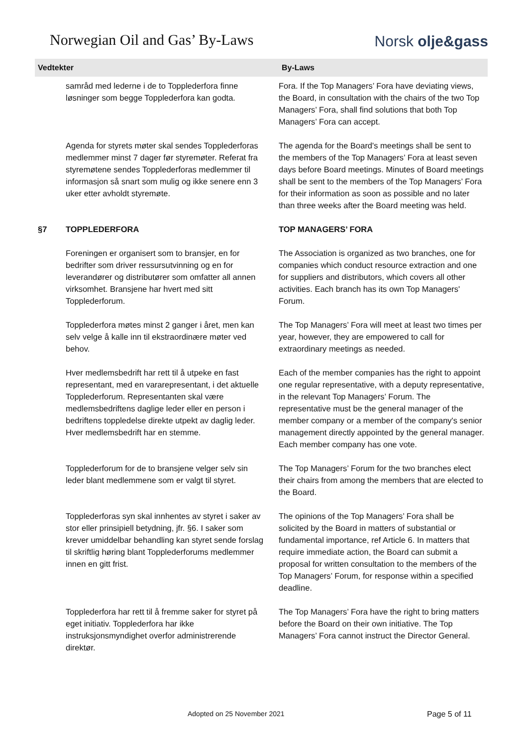Norwegian Oil and Gas’ By-Laws
Norsk olje&gass
| Vedtekter | | By-Laws |
| --- | --- | --- |
| | samråd med lederne i de to Topplederfora finne løsninger som begge Topplederfora kan godta. | Fora. If the Top Managers’ Fora have deviating views, the Board, in consultation with the chairs of the two Top Managers’ Fora, shall find solutions that both Top Managers’ Fora can accept. |
| | Agenda for styrets møter skal sendes Topplederforas medlemmer minst 7 dager før styremøter. Referat fra styremøtene sendes Topplederforas medlemmer til informasjon så snart som mulig og ikke senere enn 3 uker etter avholdt styremøte. | The agenda for the Board's meetings shall be sent to the members of the Top Managers’ Fora at least seven days before Board meetings. Minutes of Board meetings shall be sent to the members of the Top Managers’ Fora for their information as soon as possible and no later than three weeks after the Board meeting was held. |
| §7 | TOPPLEDERFORA | TOP MANAGERS’ FORA |
| | Foreningen er organisert som to bransjer, en for bedrifter som driver ressursutvinning og en for leverandører og distributører som omfatter all annen virksomhet. Bransjene har hvert med sitt Topplederforum. | The Association is organized as two branches, one for companies which conduct resource extraction and one for suppliers and distributors, which covers all other activities. Each branch has its own Top Managers' Forum. |
| | Topplederfora møtes minst 2 ganger i året, men kan selv velge å kalle inn til ekstraordinære møter ved behov. | The Top Managers’ Fora will meet at least two times per year, however, they are empowered to call for extraordinary meetings as needed. |
| | Hver medlemsbedrift har rett til å utpeke en fast representant, med en vararepresentant, i det aktuelle Topplederforum. Representanten skal være medlemsbedriftens daglige leder eller en person i bedriftens toppledelse direkte utpekt av daglig leder. Hver medlemsbedrift har en stemme. | Each of the member companies has the right to appoint one regular representative, with a deputy representative, in the relevant Top Managers’ Forum. The representative must be the general manager of the member company or a member of the company's senior management directly appointed by the general manager. Each member company has one vote. |
| | Topplederforum for de to bransjene velger selv sin leder blant medlemmene som er valgt til styret. | The Top Managers’ Forum for the two branches elect their chairs from among the members that are elected to the Board. |
| | Topplederforas syn skal innhentes av styret i saker av stor eller prinsipiell betydning, jfr. §6. I saker som krever umiddelbar behandling kan styret sende forslag til skriftlig høring blant Topplederforums medlemmer innen en gitt frist. | The opinions of the Top Managers’ Fora shall be solicited by the Board in matters of substantial or fundamental importance, ref Article 6. In matters that require immediate action, the Board can submit a proposal for written consultation to the members of the Top Managers’ Forum, for response within a specified deadline. |
| | Topplederfora har rett til å fremme saker for styret på eget initiativ. Topplederfora har ikke instruksjonsmyndighet overfor administrerende direktør. | The Top Managers’ Fora have the right to bring matters before the Board on their own initiative. The Top Managers’ Fora cannot instruct the Director General. |
Adopted on 25 November 2021 Page 5 of 11